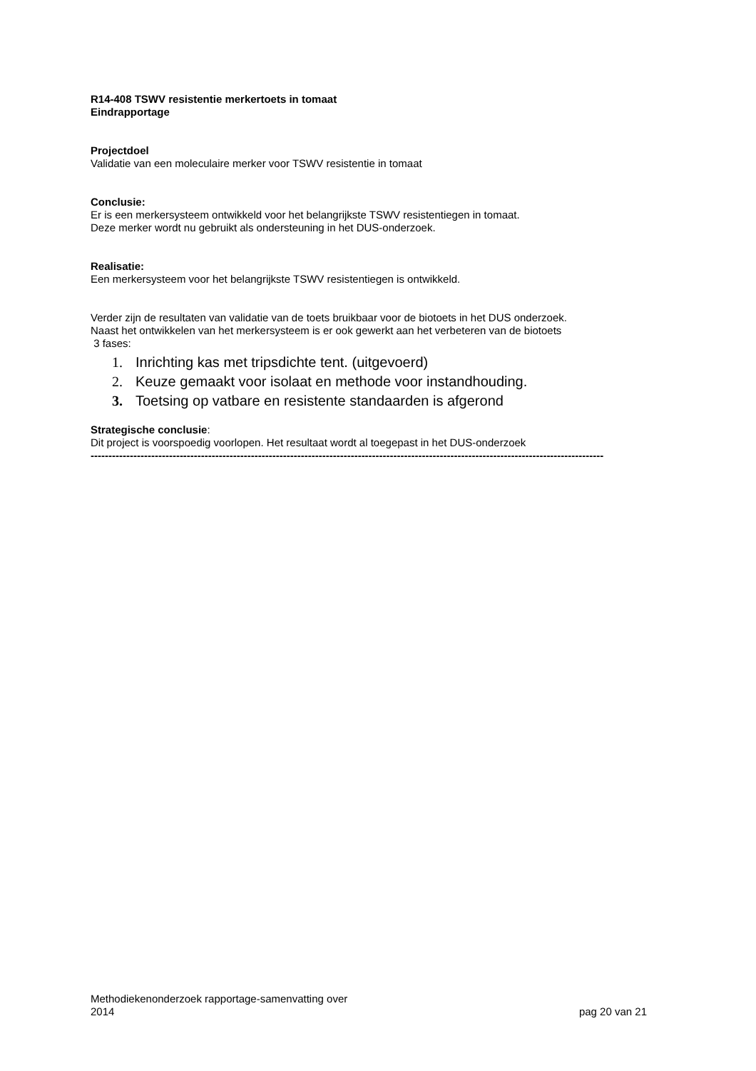R14-408 TSWV resistentie merkertoets in tomaat
Eindrapportage
Projectdoel
Validatie van een moleculaire merker voor TSWV resistentie in tomaat
Conclusie:
Er is een merkersysteem ontwikkeld voor het belangrijkste TSWV resistentiegen in tomaat.
Deze merker wordt nu gebruikt als ondersteuning in het DUS-onderzoek.
Realisatie:
Een merkersysteem voor het belangrijkste TSWV resistentiegen is ontwikkeld.
Verder zijn de resultaten van validatie van de toets bruikbaar voor de biotoets in het DUS onderzoek.
Naast het ontwikkelen van het merkersysteem is er ook gewerkt aan het verbeteren van de biotoets
3 fases:
1. Inrichting kas met tripsdichte tent. (uitgevoerd)
2. Keuze gemaakt voor isolaat en methode voor instandhouding.
3. Toetsing op vatbare en resistente standaarden is afgerond
Strategische conclusie:
Dit project is voorspoedig voorlopen. Het resultaat wordt al toegepast in het DUS-onderzoek
------------------------------------------------------------------------------------------------------------------------------------------------
Methodiekenonderzoek rapportage-samenvatting over
2014
pag 20 van 21